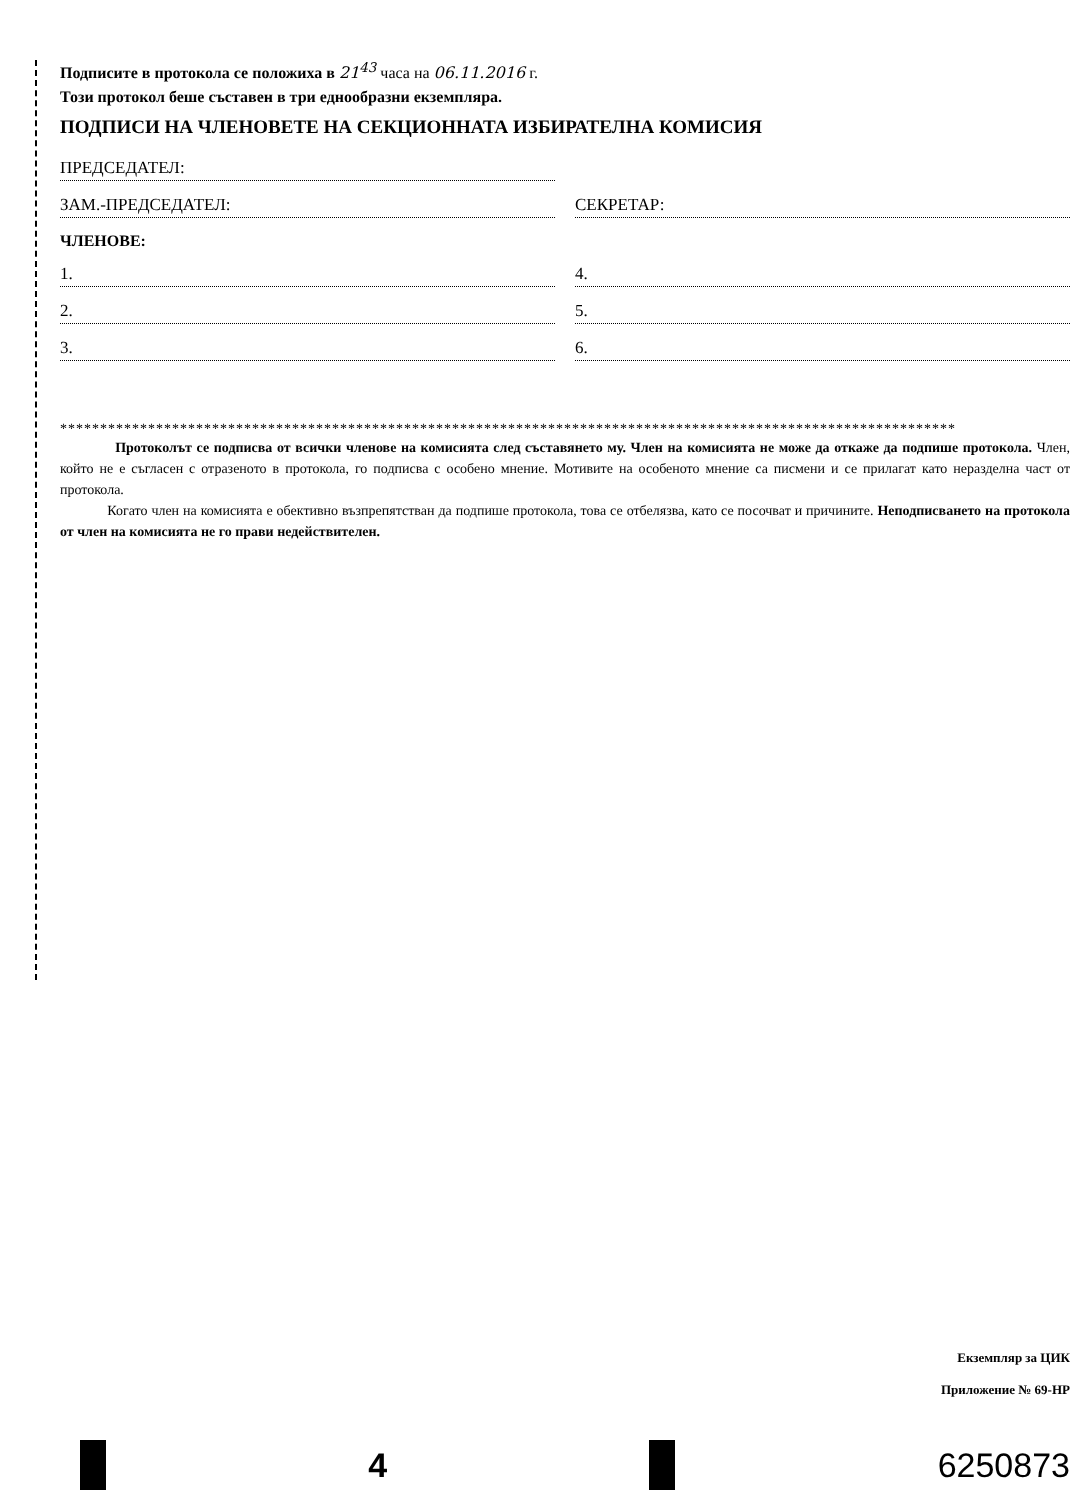Подписите в протокола се положиха в 21<sup>43</sup> часа на 06.11.2016 г.
Този протокол беше съставен в три еднообразни екземпляра.
ПОДПИСИ НА ЧЛЕНОВЕТЕ НА СЕКЦИОННАТА ИЗБИРАТЕЛНА КОМИСИЯ
ПРЕДСЕДАТЕЛ:
ЗАМ.-ПРЕДСЕДАТЕЛ: СЕКРЕТАР:
ЧЛЕНОВЕ:
1. 4.
2. 5.
3. 6.
****************************************************************************************************************
Протоколът се подписва от всички членове на комисията след съставянето му. Член на комисията не може да откаже да подпише протокола. Член, който не е съгласен с отразеното в протокола, го подписва с особено мнение. Мотивите на особеното мнение са писмени и се прилагат като неразделна част от протокола.
Когато член на комисията е обективно възпрепятстван да подпише протокола, това се отбелязва, като се посочват и причините. Неподписването на протокола от член на комисията не го прави недействителен.
Екземпляр за ЦИК
Приложение № 69-НР
4 6250873